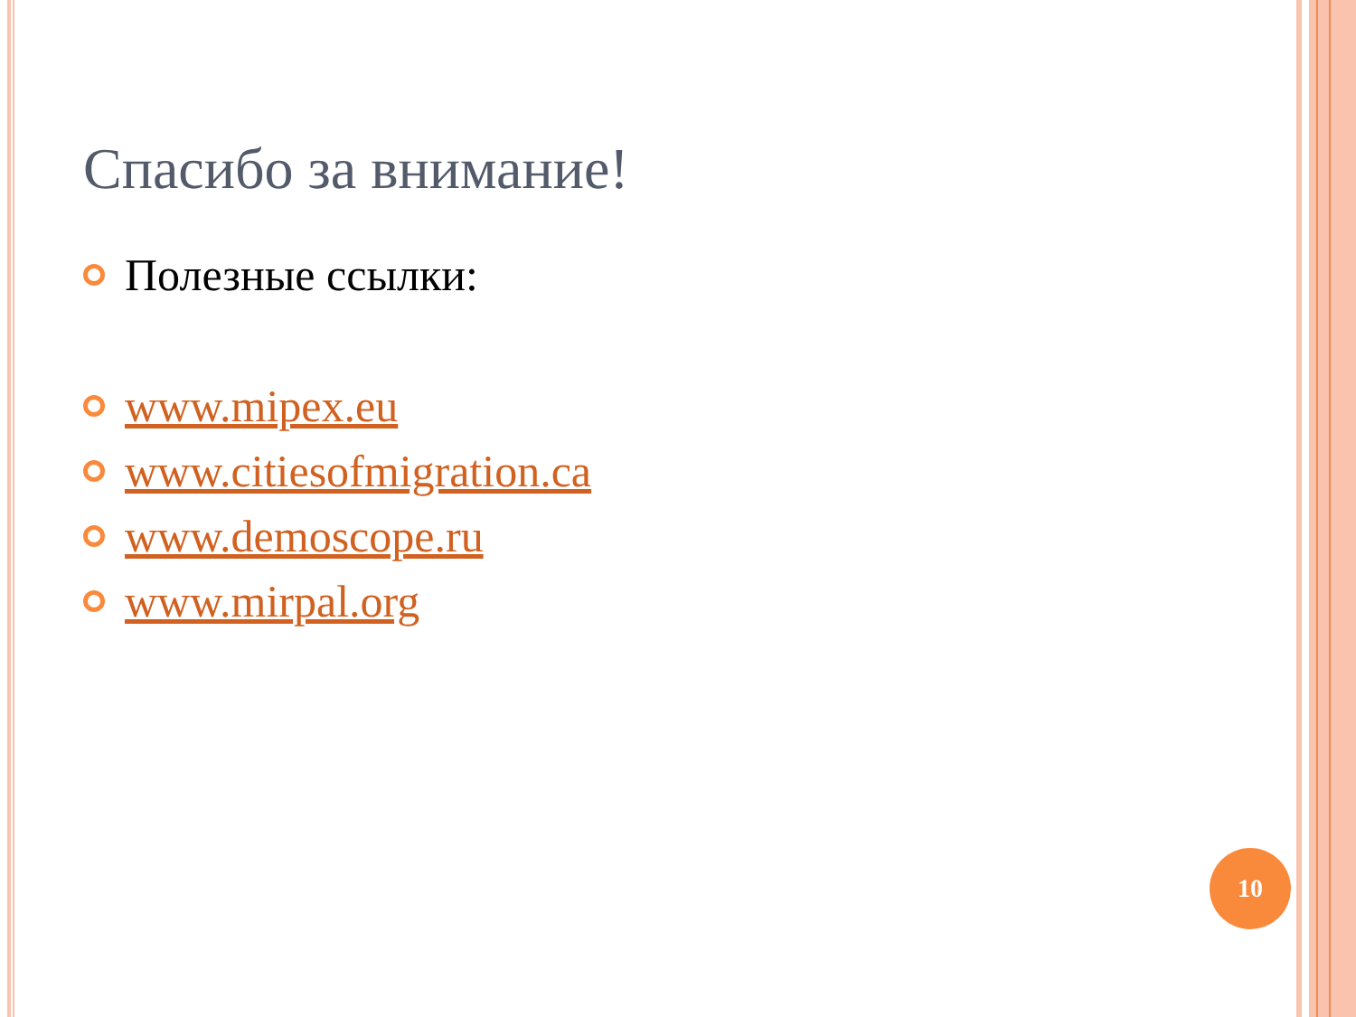Спасибо за внимание!
Полезные ссылки:
www.mipex.eu
www.citiesofmigration.ca
www.demoscope.ru
www.mirpal.org
10